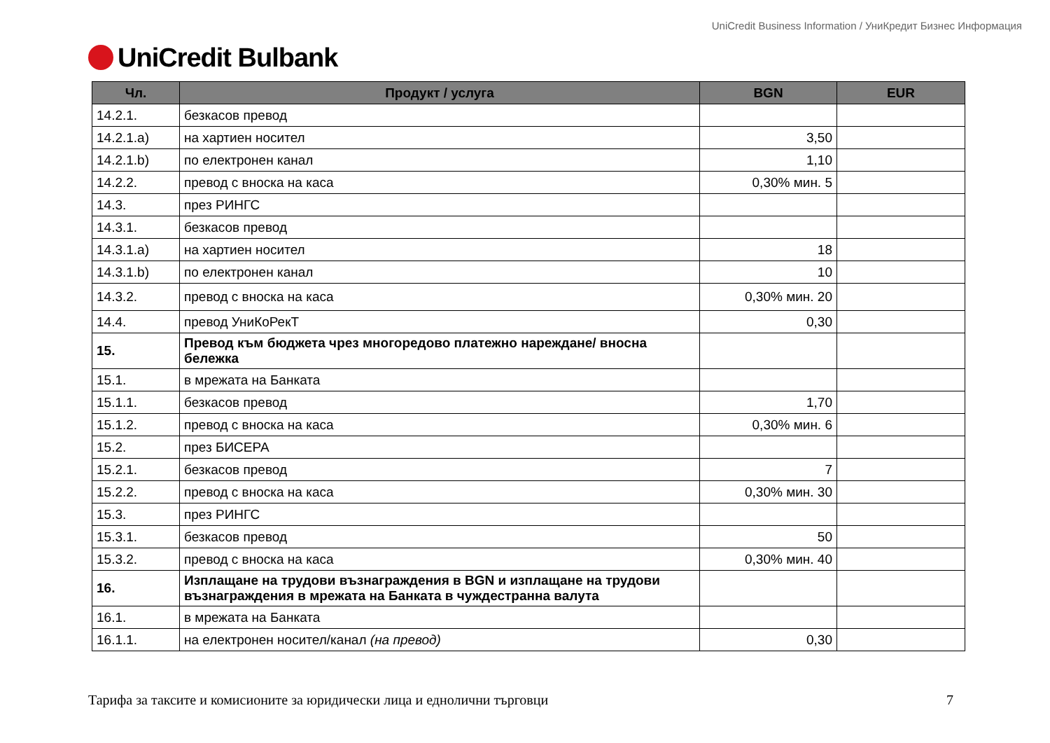UniCredit Bulbank
UniCredit Business Information / УниКредит Бизнес Информация
| Чл. | Продукт / услуга | BGN | EUR |
| --- | --- | --- | --- |
| 14.2.1. | безкасов превод | | |
| 14.2.1.a) | на хартиен носител | 3,50 | |
| 14.2.1.b) | по електронен канал | 1,10 | |
| 14.2.2. | превод с вноска на каса | 0,30% мин. 5 | |
| 14.3. | през РИНГС | | |
| 14.3.1. | безкасов превод | | |
| 14.3.1.a) | на хартиен носител | 18 | |
| 14.3.1.b) | по електронен канал | 10 | |
| 14.3.2. | превод с вноска на каса | 0,30% мин. 20 | |
| 14.4. | превод УниКоРекТ | 0,30 | |
| 15. | Превод към бюджета чрез многоредово платежно нареждане/ вносна бележка | | |
| 15.1. | в мрежата на Банката | | |
| 15.1.1. | безкасов превод | 1,70 | |
| 15.1.2. | превод с вноска на каса | 0,30% мин. 6 | |
| 15.2. | през БИСЕРА | | |
| 15.2.1. | безкасов превод | 7 | |
| 15.2.2. | превод с вноска на каса | 0,30% мин. 30 | |
| 15.3. | през РИНГС | | |
| 15.3.1. | безкасов превод | 50 | |
| 15.3.2. | превод с вноска на каса | 0,30% мин. 40 | |
| 16. | Изплащане на трудови възнаграждения в BGN и изплащане на трудови възнаграждения в мрежата на Банката в чуждестранна валута | | |
| 16.1. | в мрежата на Банката | | |
| 16.1.1. | на електронен носител/канал (на превод) | 0,30 | |
Тарифа за таксите и комисионите за юридически лица и еднолични търговци 7